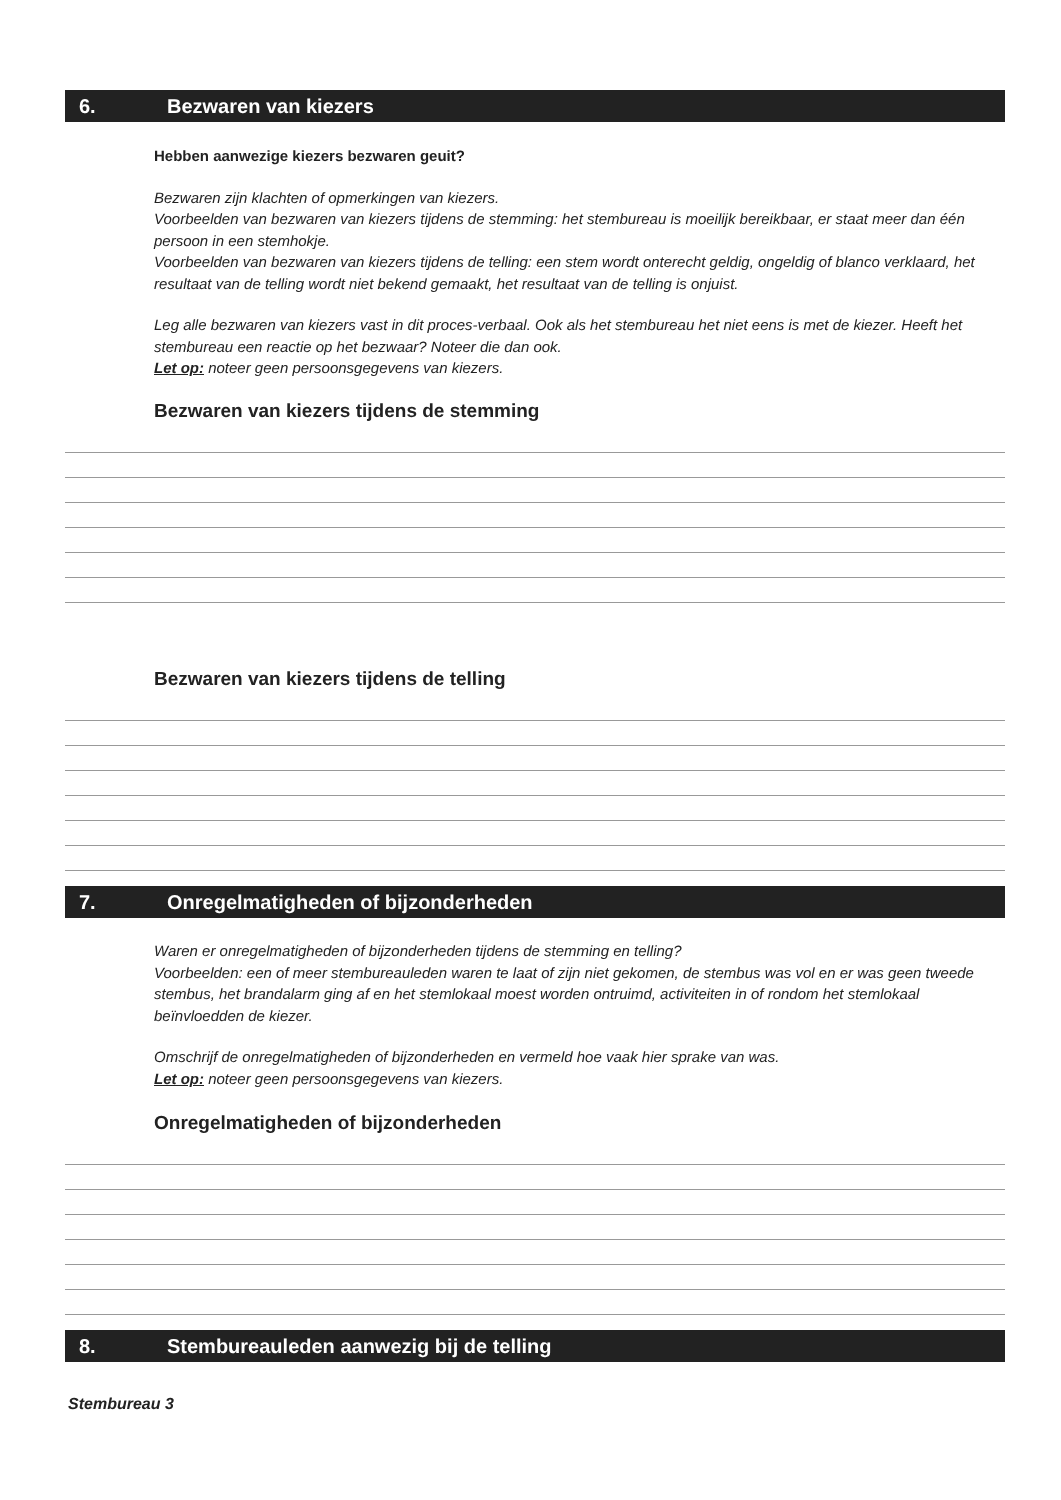6. Bezwaren van kiezers
Hebben aanwezige kiezers bezwaren geuit?
Bezwaren zijn klachten of opmerkingen van kiezers.
Voorbeelden van bezwaren van kiezers tijdens de stemming: het stembureau is moeilijk bereikbaar, er staat meer dan één persoon in een stemhokje.
Voorbeelden van bezwaren van kiezers tijdens de telling: een stem wordt onterecht geldig, ongeldig of blanco verklaard, het resultaat van de telling wordt niet bekend gemaakt, het resultaat van de telling is onjuist.
Leg alle bezwaren van kiezers vast in dit proces-verbaal. Ook als het stembureau het niet eens is met de kiezer. Heeft het stembureau een reactie op het bezwaar? Noteer die dan ook.
Let op: noteer geen persoonsgegevens van kiezers.
Bezwaren van kiezers tijdens de stemming
Bezwaren van kiezers tijdens de telling
7. Onregelmatigheden of bijzonderheden
Waren er onregelmatigheden of bijzonderheden tijdens de stemming en telling?
Voorbeelden: een of meer stembureauleden waren te laat of zijn niet gekomen, de stembus was vol en er was geen tweede stembus, het brandalarm ging af en het stemlokaal moest worden ontruimd, activiteiten in of rondom het stemlokaal beïnvloedden de kiezer.
Omschrijf de onregelmatigheden of bijzonderheden en vermeld hoe vaak hier sprake van was.
Let op: noteer geen persoonsgegevens van kiezers.
Onregelmatigheden of bijzonderheden
8. Stembureauleden aanwezig bij de telling
Stembureau 3